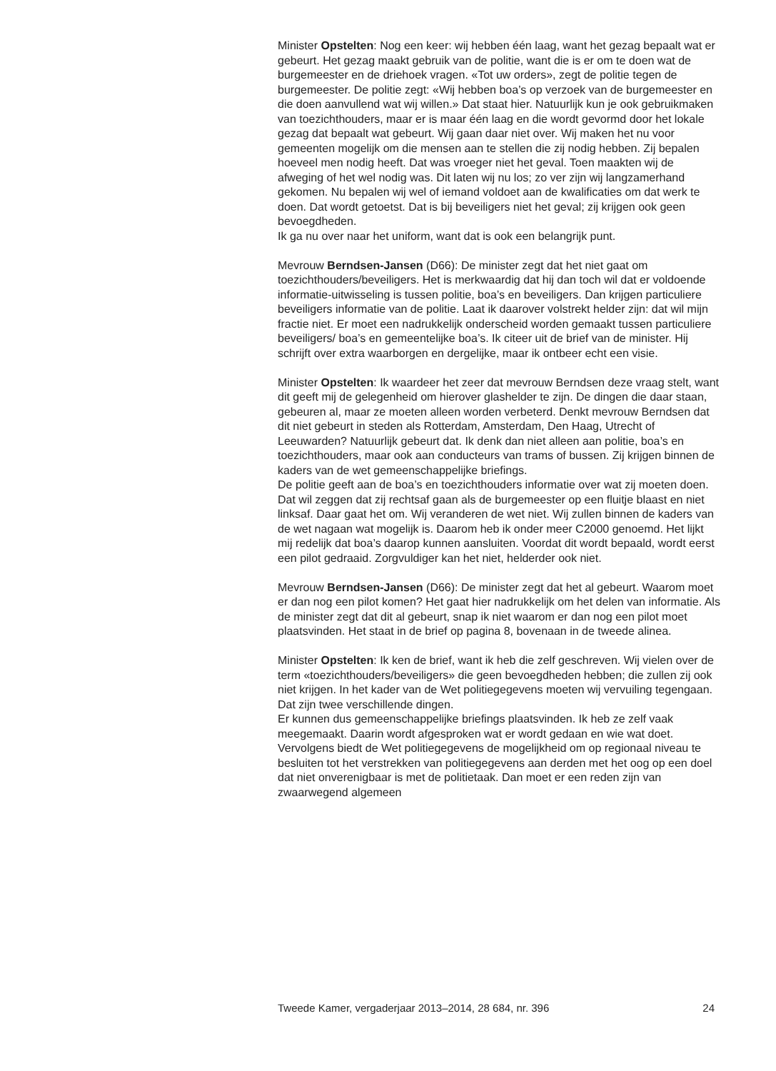Minister Opstelten: Nog een keer: wij hebben één laag, want het gezag bepaalt wat er gebeurt. Het gezag maakt gebruik van de politie, want die is er om te doen wat de burgemeester en de driehoek vragen. «Tot uw orders», zegt de politie tegen de burgemeester. De politie zegt: «Wij hebben boa’s op verzoek van de burgemeester en die doen aanvullend wat wij willen.» Dat staat hier. Natuurlijk kun je ook gebruikmaken van toezichthouders, maar er is maar één laag en die wordt gevormd door het lokale gezag dat bepaalt wat gebeurt. Wij gaan daar niet over. Wij maken het nu voor gemeenten mogelijk om die mensen aan te stellen die zij nodig hebben. Zij bepalen hoeveel men nodig heeft. Dat was vroeger niet het geval. Toen maakten wij de afweging of het wel nodig was. Dit laten wij nu los; zo ver zijn wij langzamerhand gekomen. Nu bepalen wij wel of iemand voldoet aan de kwalificaties om dat werk te doen. Dat wordt getoetst. Dat is bij beveiligers niet het geval; zij krijgen ook geen bevoegdheden.
Ik ga nu over naar het uniform, want dat is ook een belangrijk punt.
Mevrouw Berndsen-Jansen (D66): De minister zegt dat het niet gaat om toezichthouders/beveiligers. Het is merkwaardig dat hij dan toch wil dat er voldoende informatie-uitwisseling is tussen politie, boa’s en beveiligers. Dan krijgen particuliere beveiligers informatie van de politie. Laat ik daarover volstrekt helder zijn: dat wil mijn fractie niet. Er moet een nadrukkelijk onderscheid worden gemaakt tussen particuliere beveiligers/ boa’s en gemeentelijke boa’s. Ik citeer uit de brief van de minister. Hij schrijft over extra waarborgen en dergelijke, maar ik ontbeer echt een visie.
Minister Opstelten: Ik waardeer het zeer dat mevrouw Berndsen deze vraag stelt, want dit geeft mij de gelegenheid om hierover glashelder te zijn. De dingen die daar staan, gebeuren al, maar ze moeten alleen worden verbeterd. Denkt mevrouw Berndsen dat dit niet gebeurt in steden als Rotterdam, Amsterdam, Den Haag, Utrecht of Leeuwarden? Natuurlijk gebeurt dat. Ik denk dan niet alleen aan politie, boa’s en toezichthouders, maar ook aan conducteurs van trams of bussen. Zij krijgen binnen de kaders van de wet gemeenschappelijke briefings.
De politie geeft aan de boa’s en toezichthouders informatie over wat zij moeten doen. Dat wil zeggen dat zij rechtsaf gaan als de burgemeester op een fluitje blaast en niet linksaf. Daar gaat het om. Wij veranderen de wet niet. Wij zullen binnen de kaders van de wet nagaan wat mogelijk is. Daarom heb ik onder meer C2000 genoemd. Het lijkt mij redelijk dat boa’s daarop kunnen aansluiten. Voordat dit wordt bepaald, wordt eerst een pilot gedraaid. Zorgvuldiger kan het niet, helderder ook niet.
Mevrouw Berndsen-Jansen (D66): De minister zegt dat het al gebeurt. Waarom moet er dan nog een pilot komen? Het gaat hier nadrukkelijk om het delen van informatie. Als de minister zegt dat dit al gebeurt, snap ik niet waarom er dan nog een pilot moet plaatsvinden. Het staat in de brief op pagina 8, bovenaan in de tweede alinea.
Minister Opstelten: Ik ken de brief, want ik heb die zelf geschreven. Wij vielen over de term «toezichthouders/beveiligers» die geen bevoegdheden hebben; die zullen zij ook niet krijgen. In het kader van de Wet politiegegevens moeten wij vervuiling tegengaan. Dat zijn twee verschillende dingen.
Er kunnen dus gemeenschappelijke briefings plaatsvinden. Ik heb ze zelf vaak meegemaakt. Daarin wordt afgesproken wat er wordt gedaan en wie wat doet. Vervolgens biedt de Wet politiegegevens de mogelijkheid om op regionaal niveau te besluiten tot het verstrekken van politiegegevens aan derden met het oog op een doel dat niet onverenigbaar is met de politietaak. Dan moet er een reden zijn van zwaarwegend algemeen
Tweede Kamer, vergaderjaar 2013–2014, 28 684, nr. 396 24